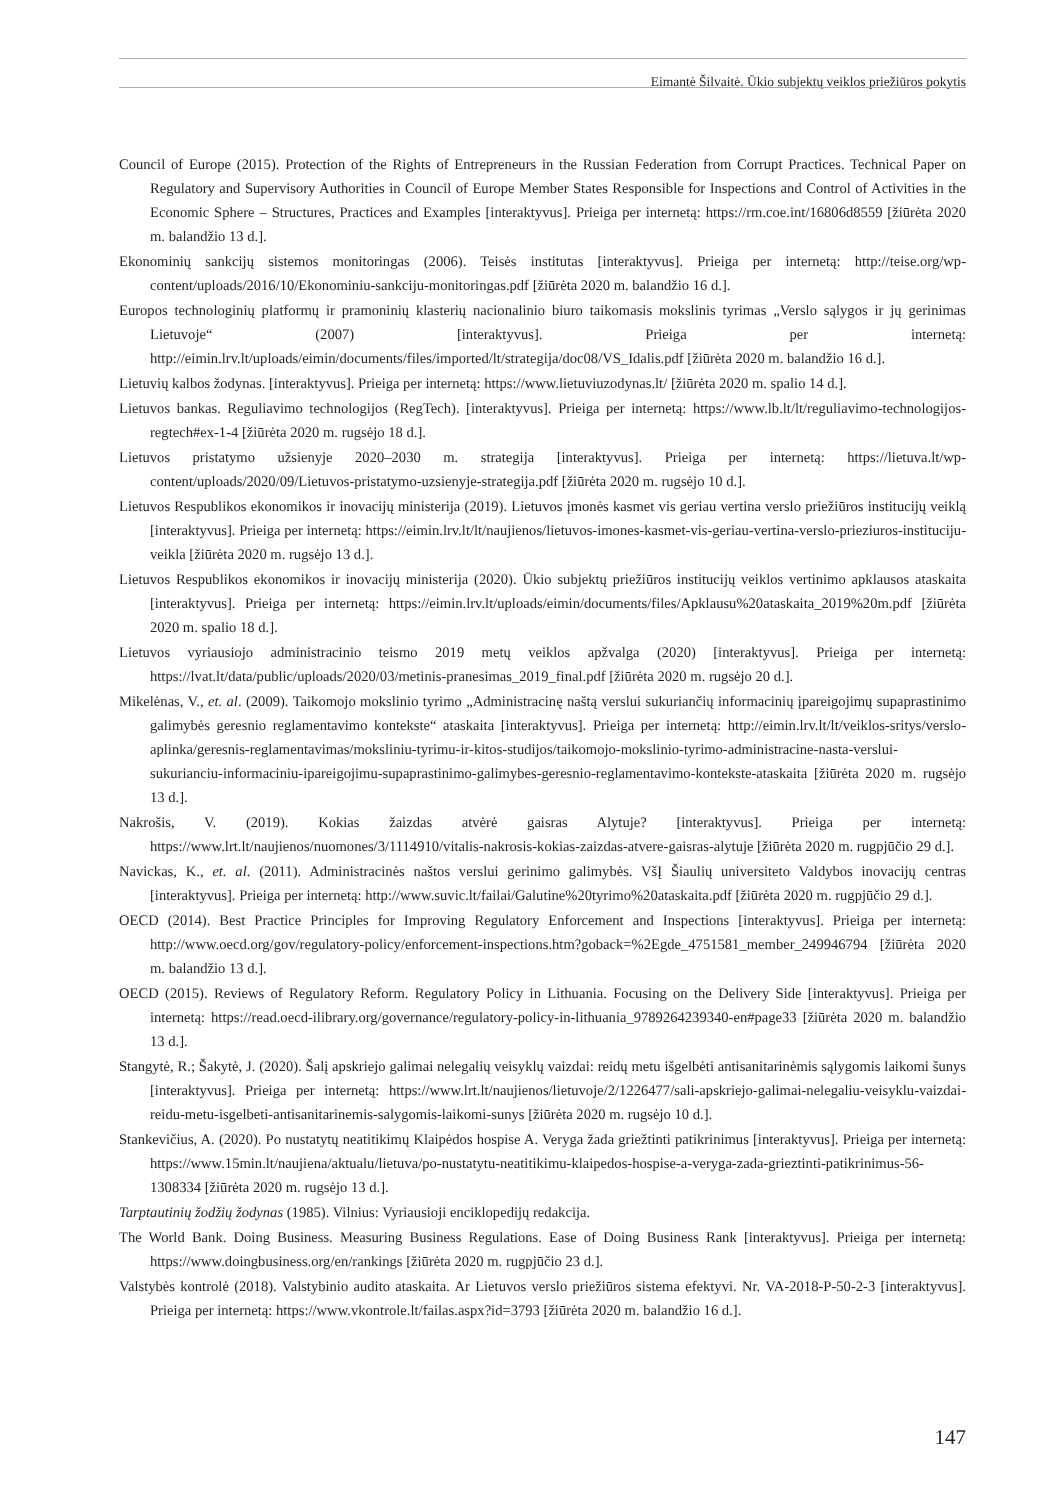Eimantė Šilvaitė. Ūkio subjektų veiklos priežiūros pokytis
Council of Europe (2015). Protection of the Rights of Entrepreneurs in the Russian Federation from Corrupt Practices. Technical Paper on Regulatory and Supervisory Authorities in Council of Europe Member States Responsible for Inspections and Control of Activities in the Economic Sphere – Structures, Practices and Examples [interaktyvus]. Prieiga per internetą: https://rm.coe.int/16806d8559 [žiūrėta 2020 m. balandžio 13 d.].
Ekonominių sankcijų sistemos monitoringas (2006). Teisės institutas [interaktyvus]. Prieiga per internetą: http://teise.org/wp-content/uploads/2016/10/Ekonominiu-sankciju-monitoringas.pdf [žiūrėta 2020 m. balandžio 16 d.].
Europos technologinių platformų ir pramoninių klasterių nacionalinio biuro taikomasis mokslinis tyrimas „Verslo sąlygos ir jų gerinimas Lietuvoje“ (2007) [interaktyvus]. Prieiga per internetą: http://eimin.lrv.lt/uploads/eimin/documents/files/imported/lt/strategija/doc08/VS_Idalis.pdf [žiūrėta 2020 m. balandžio 16 d.].
Lietuvių kalbos žodynas. [interaktyvus]. Prieiga per internetą: https://www.lietuviuzodynas.lt/ [žiūrėta 2020 m. spalio 14 d.].
Lietuvos bankas. Reguliavimo technologijos (RegTech). [interaktyvus]. Prieiga per internetą: https://www.lb.lt/lt/reguliavimo-technologijos-regtech#ex-1-4 [žiūrėta 2020 m. rugsėjo 18 d.].
Lietuvos pristatymo užsienyje 2020–2030 m. strategija [interaktyvus]. Prieiga per internetą: https://lietuva.lt/wp-content/uploads/2020/09/Lietuvos-pristatymo-uzsienyje-strategija.pdf [žiūrėta 2020 m. rugsėjo 10 d.].
Lietuvos Respublikos ekonomikos ir inovacijų ministerija (2019). Lietuvos įmonės kasmet vis geriau vertina verslo priežiūros institucijų veiklą [interaktyvus]. Prieiga per internetą: https://eimin.lrv.lt/lt/naujienos/lietuvos-imones-kasmet-vis-geriau-vertina-verslo-prieziuros-instituciju-veikla [žiūrėta 2020 m. rugsėjo 13 d.].
Lietuvos Respublikos ekonomikos ir inovacijų ministerija (2020). Ūkio subjektų priežiūros institucijų veiklos vertinimo apklausos ataskaita [interaktyvus]. Prieiga per internetą: https://eimin.lrv.lt/uploads/eimin/documents/files/Apklausu%20ataskaita_2019%20m.pdf [žiūrėta 2020 m. spalio 18 d.].
Lietuvos vyriausiojo administracinio teismo 2019 metų veiklos apžvalga (2020) [interaktyvus]. Prieiga per internetą: https://lvat.lt/data/public/uploads/2020/03/metinis-pranesimas_2019_final.pdf [žiūrėta 2020 m. rugsėjo 20 d.].
Mikelėnas, V., et. al. (2009). Taikomojo mokslinio tyrimo „Administracinę naštą verslui sukuriančių informacinių įpareigojimų supaprastinimo galimybės geresnio reglamentavimo kontekste“ ataskaita [interaktyvus]. Prieiga per internetą: http://eimin.lrv.lt/lt/veiklos-sritys/verslo-aplinka/geresnis-reglamentavimas/moksliniu-tyrimu-ir-kitos-studijos/taikomojo-mokslinio-tyrimo-administracine-nasta-verslui-sukurianciu-informaciniu-ipareigojimu-supaprastinimo-galimybes-geresnio-reglamentavimo-kontekste-ataskaita [žiūrėta 2020 m. rugsėjo 13 d.].
Nakrošis, V. (2019). Kokias žaizdas atvėrė gaisras Alytuje? [interaktyvus]. Prieiga per internetą: https://www.lrt.lt/naujienos/nuomones/3/1114910/vitalis-nakrosis-kokias-zaizdas-atvere-gaisras-alytuje [žiūrėta 2020 m. rugpjūčio 29 d.].
Navickas, K., et. al. (2011). Administracinės naštos verslui gerinimo galimybės. VšĮ Šiaulių universiteto Valdybos inovacijų centras [interaktyvus]. Prieiga per internetą: http://www.suvic.lt/failai/Galutine%20tyrimo%20ataskaita.pdf [žiūrėta 2020 m. rugpjūčio 29 d.].
OECD (2014). Best Practice Principles for Improving Regulatory Enforcement and Inspections [interaktyvus]. Prieiga per internetą: http://www.oecd.org/gov/regulatory-policy/enforcement-inspections.htm?goback=%2Egde_4751581_member_249946794 [žiūrėta 2020 m. balandžio 13 d.].
OECD (2015). Reviews of Regulatory Reform. Regulatory Policy in Lithuania. Focusing on the Delivery Side [interaktyvus]. Prieiga per internetą: https://read.oecd-ilibrary.org/governance/regulatory-policy-in-lithuania_9789264239340-en#page33 [žiūrėta 2020 m. balandžio 13 d.].
Stangytė, R.; Šakytė, J. (2020). Šalį apskriejo galimai nelegalių veisyklų vaizdai: reidų metu išgelbėti antisanitarinėmis sąlygomis laikomi šunys [interaktyvus]. Prieiga per internetą: https://www.lrt.lt/naujienos/lietuvoje/2/1226477/sali-apskriejo-galimai-nelegaliu-veisyklu-vaizdai-reidu-metu-isgelbeti-antisanitarinemis-salygomis-laikomi-sunys [žiūrėta 2020 m. rugsėjo 10 d.].
Stankevičius, A. (2020). Po nustatytų neatitikimų Klaipėdos hospise A. Veryga žada griežtinti patikrinimus [interaktyvus]. Prieiga per internetą: https://www.15min.lt/naujiena/aktualu/lietuva/po-nustatytu-neatitikimu-klaipedos-hospise-a-veryga-zada-grieztinti-patikrinimus-56-1308334 [žiūrėta 2020 m. rugsėjo 13 d.].
Tarptautinių žodžių žodynas (1985). Vilnius: Vyriausioji enciklopedijų redakcija.
The World Bank. Doing Business. Measuring Business Regulations. Ease of Doing Business Rank [interaktyvus]. Prieiga per internetą: https://www.doingbusiness.org/en/rankings [žiūrėta 2020 m. rugpjūčio 23 d.].
Valstybės kontrolė (2018). Valstybinio audito ataskaita. Ar Lietuvos verslo priežiūros sistema efektyvi. Nr. VA-2018-P-50-2-3 [interaktyvus]. Prieiga per internetą: https://www.vkontrole.lt/failas.aspx?id=3793 [žiūrėta 2020 m. balandžio 16 d.].
147